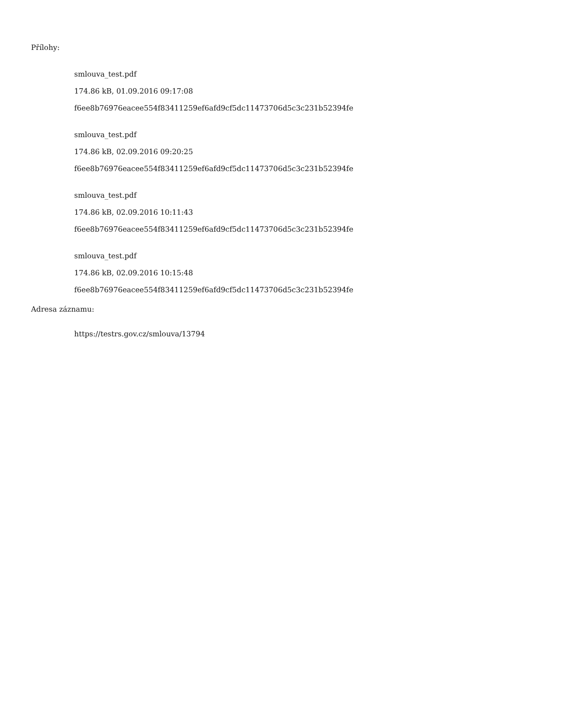Přílohy:
smlouva_test.pdf
174.86 kB, 01.09.2016 09:17:08
f6ee8b76976eacee554f83411259ef6afd9cf5dc11473706d5c3c231b52394fe
smlouva_test.pdf
174.86 kB, 02.09.2016 09:20:25
f6ee8b76976eacee554f83411259ef6afd9cf5dc11473706d5c3c231b52394fe
smlouva_test.pdf
174.86 kB, 02.09.2016 10:11:43
f6ee8b76976eacee554f83411259ef6afd9cf5dc11473706d5c3c231b52394fe
smlouva_test.pdf
174.86 kB, 02.09.2016 10:15:48
f6ee8b76976eacee554f83411259ef6afd9cf5dc11473706d5c3c231b52394fe
Adresa záznamu:
https://testrs.gov.cz/smlouva/13794